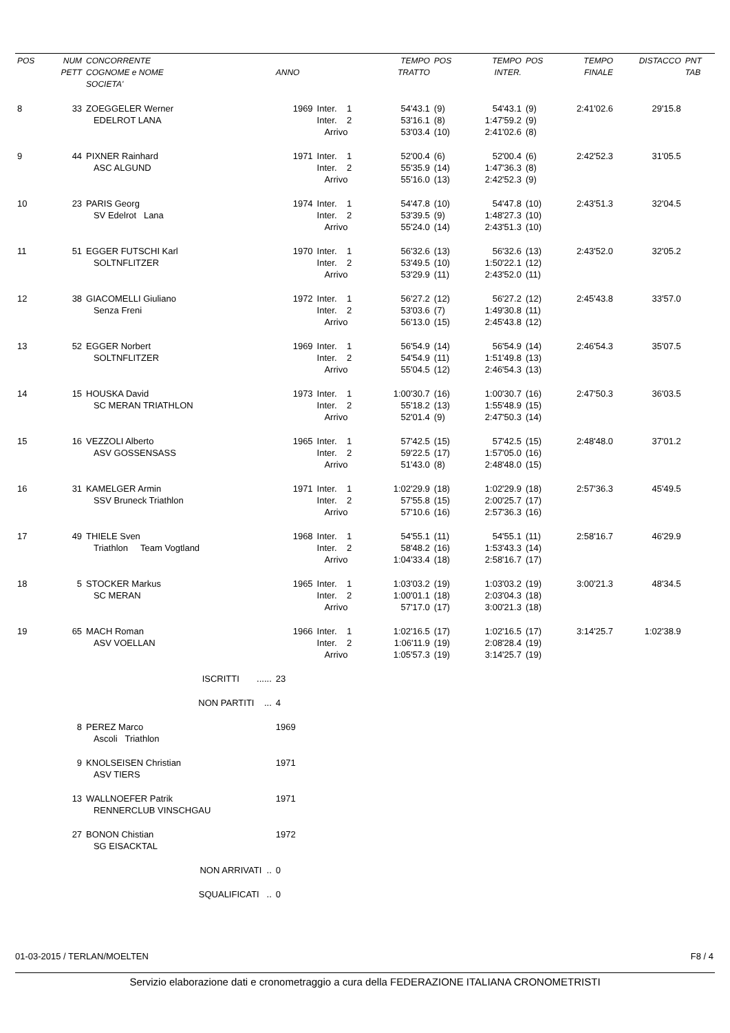| POS | NUM PETT | CONCORRENTE COGNOME e NOME SOCIETA' | ANNO | | TEMPO TRATTO | POS | TEMPO INTER. | POS | TEMPO FINALE | DISTACCO | PNT TAB |
| --- | --- | --- | --- | --- | --- | --- | --- | --- | --- | --- | --- |
| 8 | 33 | ZOEGGELER Werner EDELROT LANA | 1969 | Inter. 1 Inter. 2 Arrivo | 54'43.1 53'16.1 53'03.4 | (9) (8) (10) | 54'43.1 1:47'59.2 2:41'02.6 | (9) (9) (8) | 2:41'02.6 | 29'15.8 | |
| 9 | 44 | PIXNER Rainhard ASC ALGUND | 1971 | Inter. 1 Inter. 2 Arrivo | 52'00.4 55'35.9 55'16.0 | (6) (14) (13) | 52'00.4 1:47'36.3 2:42'52.3 | (6) (8) (9) | 2:42'52.3 | 31'05.5 | |
| 10 | 23 | PARIS Georg SV Edelrot Lana | 1974 | Inter. 1 Inter. 2 Arrivo | 54'47.8 53'39.5 55'24.0 | (10) (9) (14) | 54'47.8 1:48'27.3 2:43'51.3 | (10) (10) (10) | 2:43'51.3 | 32'04.5 | |
| 11 | 51 | EGGER FUTSCHI Karl SOLTNFLITZER | 1970 | Inter. 1 Inter. 2 Arrivo | 56'32.6 53'49.5 53'29.9 | (13) (10) (11) | 56'32.6 1:50'22.1 2:43'52.0 | (13) (12) (11) | 2:43'52.0 | 32'05.2 | |
| 12 | 38 | GIACOMELLI Giuliano Senza Freni | 1972 | Inter. 1 Inter. 2 Arrivo | 56'27.2 53'03.6 56'13.0 | (12) (7) (15) | 56'27.2 1:49'30.8 2:45'43.8 | (12) (11) (12) | 2:45'43.8 | 33'57.0 | |
| 13 | 52 | EGGER Norbert SOLTNFLITZER | 1969 | Inter. 1 Inter. 2 Arrivo | 56'54.9 54'54.9 55'04.5 | (14) (11) (12) | 56'54.9 1:51'49.8 2:46'54.3 | (14) (13) (13) | 2:46'54.3 | 35'07.5 | |
| 14 | 15 | HOUSKA David SC MERAN TRIATHLON | 1973 | Inter. 1 Inter. 2 Arrivo | 1:00'30.7 55'18.2 52'01.4 | (16) (13) (9) | 1:00'30.7 1:55'48.9 2:47'50.3 | (16) (15) (14) | 2:47'50.3 | 36'03.5 | |
| 15 | 16 | VEZZOLI Alberto ASV GOSSENSASS | 1965 | Inter. 1 Inter. 2 Arrivo | 57'42.5 59'22.5 51'43.0 | (15) (17) (8) | 57'42.5 1:57'05.0 2:48'48.0 | (15) (16) (15) | 2:48'48.0 | 37'01.2 | |
| 16 | 31 | KAMELGER Armin SSV Bruneck Triathlon | 1971 | Inter. 1 Inter. 2 Arrivo | 1:02'29.9 57'55.8 57'10.6 | (18) (15) (16) | 1:02'29.9 2:00'25.7 2:57'36.3 | (18) (17) (16) | 2:57'36.3 | 45'49.5 | |
| 17 | 49 | THIELE Sven Triathlon Team Vogtland | 1968 | Inter. 1 Inter. 2 Arrivo | 54'55.1 58'48.2 1:04'33.4 | (11) (16) (18) | 54'55.1 1:53'43.3 2:58'16.7 | (11) (14) (17) | 2:58'16.7 | 46'29.9 | |
| 18 | 5 | STOCKER Markus SC MERAN | 1965 | Inter. 1 Inter. 2 Arrivo | 1:03'03.2 1:00'01.1 57'17.0 | (19) (18) (17) | 1:03'03.2 2:03'04.3 3:00'21.3 | (19) (18) (18) | 3:00'21.3 | 48'34.5 | |
| 19 | 65 | MACH Roman ASV VOELLAN | 1966 | Inter. 1 Inter. 2 Arrivo | 1:02'16.5 1:06'11.9 1:05'57.3 | (17) (19) (19) | 1:02'16.5 2:08'28.4 3:14'25.7 | (17) (19) (19) | 3:14'25.7 | 1:02'38.9 | |
| | | ISCRITTI ...... | 23 | | | | | | | | |
| | | NON PARTITI ... | 4 | | | | | | | | |
| | 8 | PEREZ Marco Ascoli Triathlon | 1969 | | | | | | | | |
| | 9 | KNOLSEISEN Christian ASV TIERS | 1971 | | | | | | | | |
| | 13 | WALLNOEFER Patrik RENNERCLUB VINSCHGAU | 1971 | | | | | | | | |
| | 27 | BONON Chistian SG EISACKTAL | 1972 | | | | | | | | |
| | | NON ARRIVATI .. | 0 | | | | | | | | |
| | | SQUALIFICATI .. | 0 | | | | | | | | |
01-03-2015 / TERLAN/MOELTEN F8 / 4
Servizio elaborazione dati e cronometraggio a cura della FEDERAZIONE ITALIANA CRONOMETRISTI